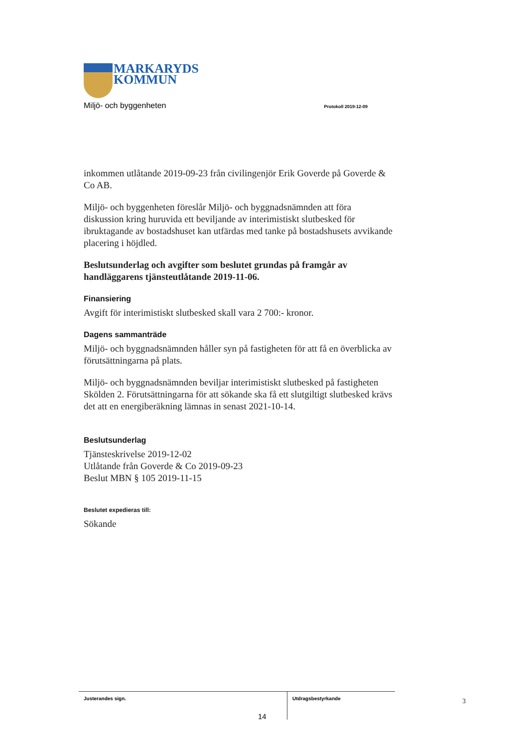MARKARYDS
KOMMUN
Miljö- och byggenheten Protokoll 2019-12-09
inkommen utlåtande 2019-09-23 från civilingenjör Erik Goverde på Goverde & Co AB.
Miljö- och byggenheten föreslår Miljö- och byggnadsnämnden att föra diskussion kring huruvida ett beviljande av interimistiskt slutbesked för ibruktagande av bostadshuset kan utfärdas med tanke på bostadshusets avvikande placering i höjdled.
Beslutsunderlag och avgifter som beslutet grundas på framgår av handläggarens tjänsteutlåtande 2019-11-06.
Finansiering
Avgift för interimistiskt slutbesked skall vara 2 700:- kronor.
Dagens sammanträde
Miljö- och byggnadsnämnden håller syn på fastigheten för att få en överblicka av förutsättningarna på plats.
Miljö- och byggnadsnämnden beviljar interimistiskt slutbesked på fastigheten Skölden 2. Förutsättningarna för att sökande ska få ett slutgiltigt slutbesked krävs det att en energiberäkning lämnas in senast 2021-10-14.
Beslutsunderlag
Tjänsteskrivelse 2019-12-02
Utlåtande från Goverde & Co 2019-09-23
Beslut MBN § 105 2019-11-15
Beslutet expedieras till:
Sökande
Justerandes sign.
Utdragsbestyrkande
3
14